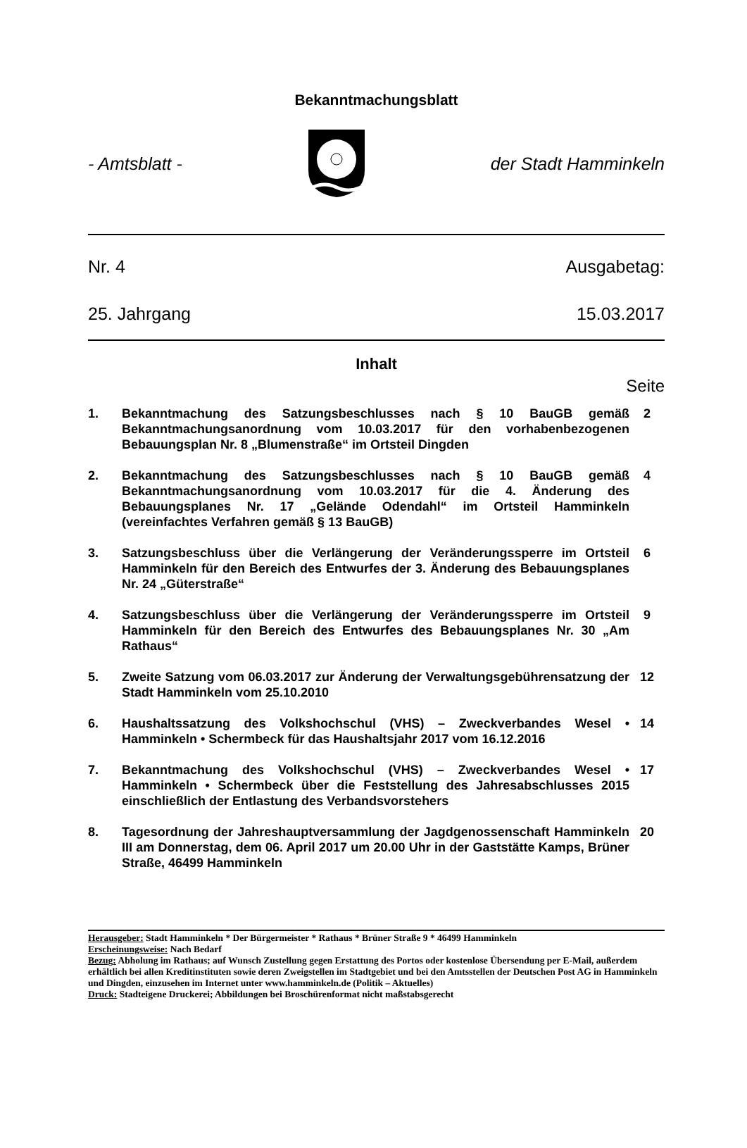Bekanntmachungsblatt
- Amtsblatt - der Stadt Hamminkeln
Nr. 4 Ausgabetag:
25. Jahrgang 15.03.2017
Inhalt
Seite
1. Bekanntmachung des Satzungsbeschlusses nach § 10 BauGB gemäß Bekanntmachungsanordnung vom 10.03.2017 für den vorhabenbezogenen Bebauungsplan Nr. 8 „Blumenstraße“ im Ortsteil Dingden 2
2. Bekanntmachung des Satzungsbeschlusses nach § 10 BauGB gemäß Bekanntmachungsanordnung vom 10.03.2017 für die 4. Änderung des Bebauungsplanes Nr. 17 „Gelände Odendahl“ im Ortsteil Hamminkeln (vereinfachtes Verfahren gemäß § 13 BauGB) 4
3. Satzungsbeschluss über die Verlängerung der Veränderungssperre im Ortsteil Hamminkeln für den Bereich des Entwurfes der 3. Änderung des Bebauungsplanes Nr. 24 „Güterstraße“6
4. Satzungsbeschluss über die Verlängerung der Veränderungssperre im Ortsteil Hamminkeln für den Bereich des Entwurfes des Bebauungsplanes Nr. 30 „Am Rathaus“9
5. Zweite Satzung vom 06.03.2017 zur Änderung der Verwaltungsgebührensatzung der Stadt Hamminkeln vom 25.10.2010 12
6. Haushaltssatzung des Volkshochschul (VHS) – Zweckverbandes Wesel • Hamminkeln • Schermbeck für das Haushaltsjahr 2017 vom 16.12.2016 14
7. Bekanntmachung des Volkshochschul (VHS) – Zweckverbandes Wesel • Hamminkeln • Schermbeck über die Feststellung des Jahresabschlusses 2015 einschließlich der Entlastung des Verbandsvorstehers 17
8. Tagesordnung der Jahreshauptversammlung der Jagdgenossenschaft Hamminkeln III am Donnerstag, dem 06. April 2017 um 20.00 Uhr in der Gaststätte Kamps, Brüner Straße, 46499 Hamminkeln 20
Herausgeber: Stadt Hamminkeln * Der Bürgermeister * Rathaus * Brüner Straße 9 * 46499 Hamminkeln
Erscheinungsweise: Nach Bedarf
Bezug: Abholung im Rathaus; auf Wunsch Zustellung gegen Erstattung des Portos oder kostenlose Übersendung per E-Mail, außerdem erhältlich bei allen Kreditinstituten sowie deren Zweigstellen im Stadtgebiet und bei den Amtsstellen der Deutschen Post AG in Hamminkeln und Dingden, einzusehen im Internet unter www.hamminkeln.de (Politik – Aktuelles)
Druck: Stadteigene Druckerei; Abbildungen bei Broschürenformat nicht maßstabsgerecht